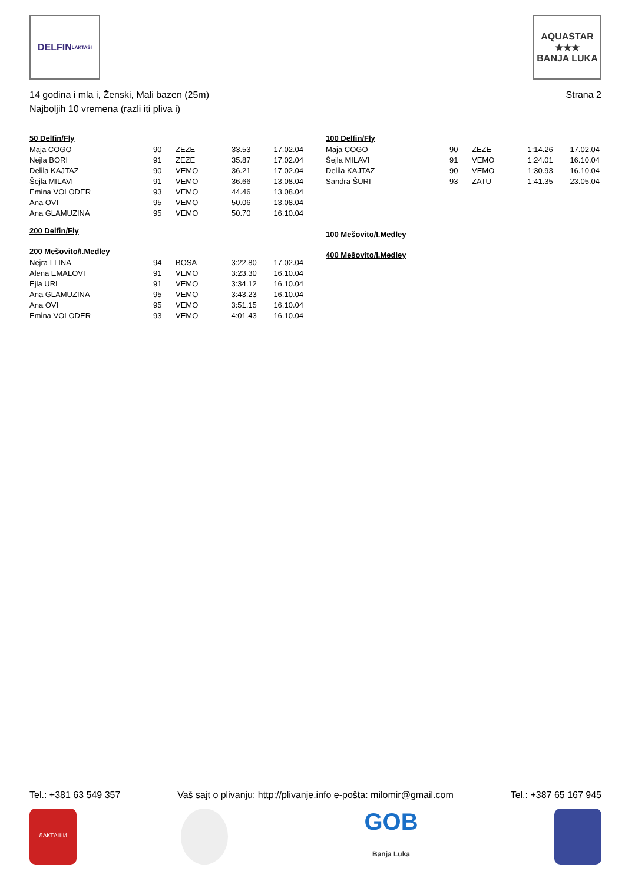DELFIN
LAKTAŠI
AQUASTAR
★★★
BANJA LUKA
14 godina i mla i, Ženski, Mali bazen (25m)
Najboljih 10 vremena (razli iti pliva i)
Strana 2
50 Delfin/Fly
| Maja COGO | 90 | ZEZE | 33.53 | 17.02.04 |
| Nejla BORI | 91 | ZEZE | 35.87 | 17.02.04 |
| Delila KAJTAZ | 90 | VEMO | 36.21 | 17.02.04 |
| Šejla MILAVI | 91 | VEMO | 36.66 | 13.08.04 |
| Emina VOLODER | 93 | VEMO | 44.46 | 13.08.04 |
| Ana OVI | 95 | VEMO | 50.06 | 13.08.04 |
| Ana GLAMUZINA | 95 | VEMO | 50.70 | 16.10.04 |
200 Delfin/Fly
200 Mešovito/I.Medley
| Nejra LI INA | 94 | BOSA | 3:22.80 | 17.02.04 |
| Alena EMALOVI | 91 | VEMO | 3:23.30 | 16.10.04 |
| Ejla URI | 91 | VEMO | 3:34.12 | 16.10.04 |
| Ana GLAMUZINA | 95 | VEMO | 3:43.23 | 16.10.04 |
| Ana OVI | 95 | VEMO | 3:51.15 | 16.10.04 |
| Emina VOLODER | 93 | VEMO | 4:01.43 | 16.10.04 |
100 Delfin/Fly
| Maja COGO | 90 | ZEZE | 1:14.26 | 17.02.04 |
| Šejla MILAVI | 91 | VEMO | 1:24.01 | 16.10.04 |
| Delila KAJTAZ | 90 | VEMO | 1:30.93 | 16.10.04 |
| Sandra ŠURI | 93 | ZATU | 1:41.35 | 23.05.04 |
100 Mešovito/I.Medley
400 Mešovito/I.Medley
Tel.: +381 63 549 357 Vaš sajt o plivanju: http://plivanje.info e-pošta: milomir@gmail.com Tel.: +387 65 167 945
ЛАКТАШИ
GOB
Banja Luka